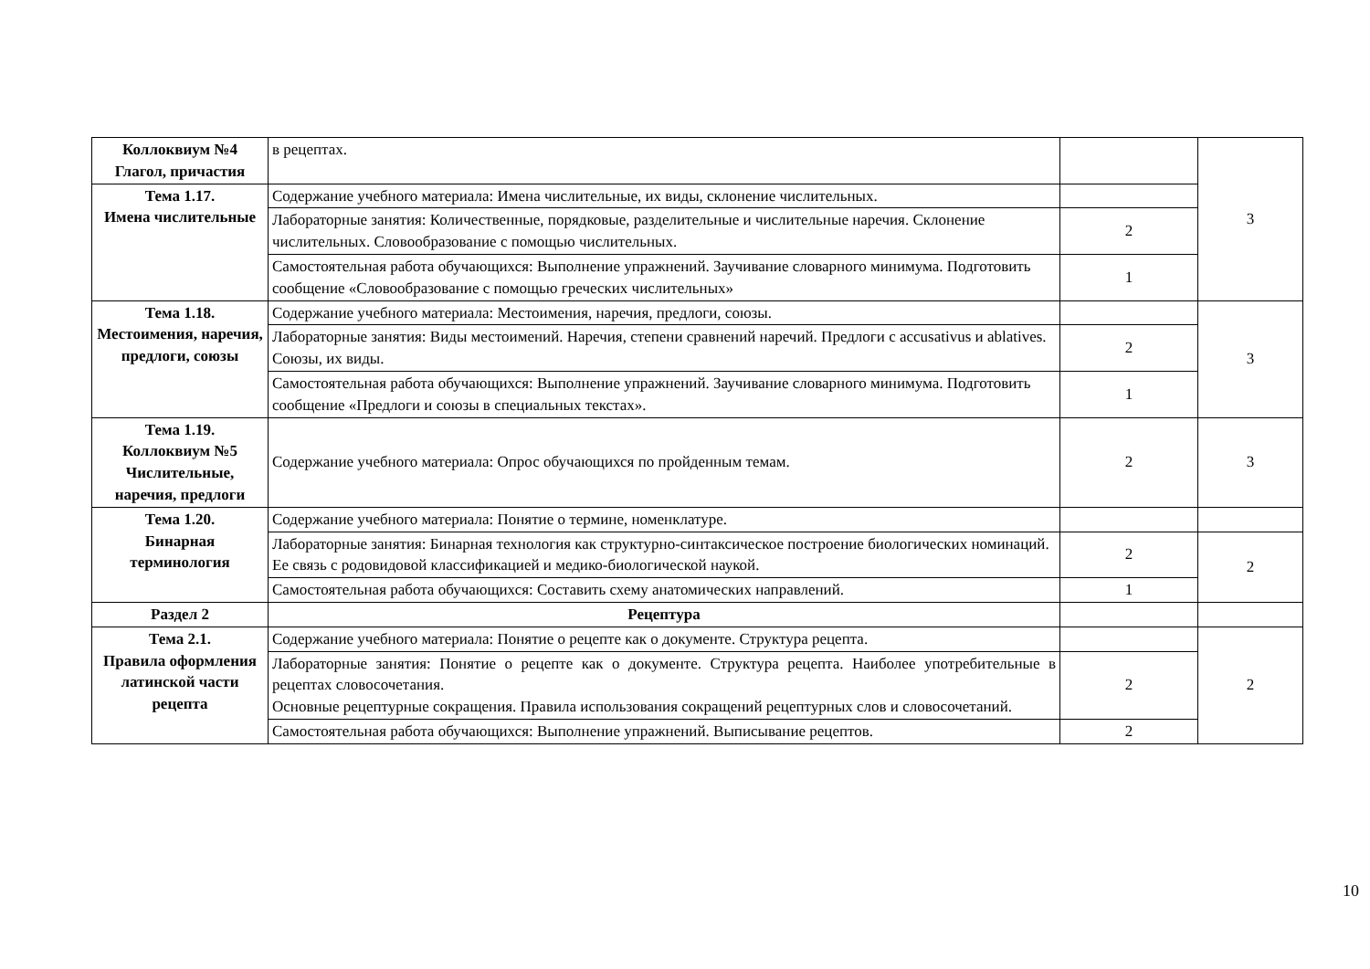| Коллоквиум №4 Глагол, причастия | в рецептах. | | 3 |
| Тема 1.17. Имена числительные | Содержание учебного материала: Имена числительные, их виды, склонение числительных. | | |
| | Лабораторные занятия: Количественные, порядковые, разделительные и числительные наречия. Склонение числительных. Словообразование с помощью числительных. | 2 | |
| | Самостоятельная работа обучающихся: Выполнение упражнений. Заучивание словарного минимума. Подготовить сообщение «Словообразование с помощью греческих числительных» | 1 | |
| Тема 1.18. Местоимения, наречия, предлоги, союзы | Содержание учебного материала: Местоимения, наречия, предлоги, союзы. | | 3 |
| | Лабораторные занятия: Виды местоимений. Наречия, степени сравнений наречий. Предлоги с accusativus и ablatives. Союзы, их виды. | 2 | |
| | Самостоятельная работа обучающихся: Выполнение упражнений. Заучивание словарного минимума. Подготовить сообщение «Предлоги и союзы в специальных текстах». | 1 | |
| Тема 1.19. Коллоквиум №5 Числительные, наречия, предлоги | Содержание учебного материала: Опрос обучающихся по пройденным темам. | 2 | 3 |
| Тема 1.20. Бинарная терминология | Содержание учебного материала: Понятие о термине, номенклатуре. | | |
| | Лабораторные занятия: Бинарная технология как структурно-синтаксическое построение биологических номинаций. Ее связь с родовидовой классификацией и медико-биологической наукой. | 2 | 2 |
| | Самостоятельная работа обучающихся: Составить схему анатомических направлений. | 1 | |
| Раздел 2 | Рецептура | | |
| Тема 2.1. Правила оформления латинской части рецепта | Содержание учебного материала: Понятие о рецепте как о документе. Структура рецепта. | | 2 |
| | Лабораторные занятия: Понятие о рецепте как о документе. Структура рецепта. Наиболее употребительные в рецептах словосочетания. Основные рецептурные сокращения. Правила использования сокращений рецептурных слов и словосочетаний. | 2 | |
| | Самостоятельная работа обучающихся: Выполнение упражнений. Выписывание рецептов. | 2 | |
10